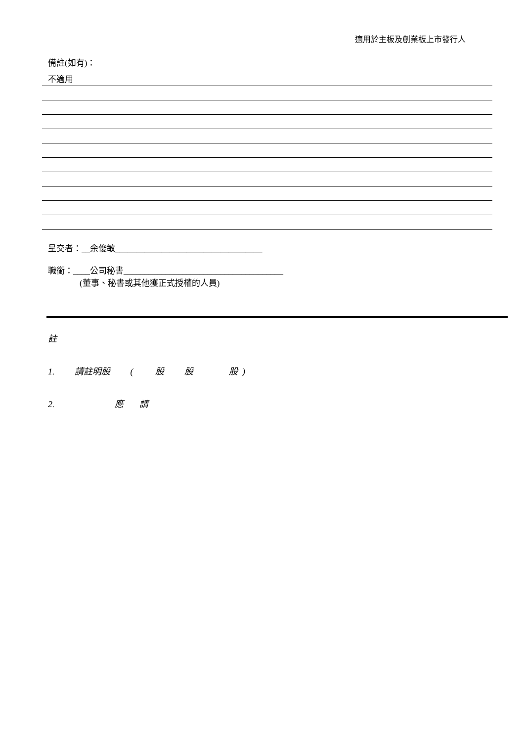適用於主板及創業板上市發行人
備註(如有)：
不適用
呈交者：__余俊敏___________________________________
職銜：____公司秘書______________________________________
(董事、秘書或其他獲正式授權的人員)
註
1. 請註明股 ( 股 股 股 )
2. 應 請